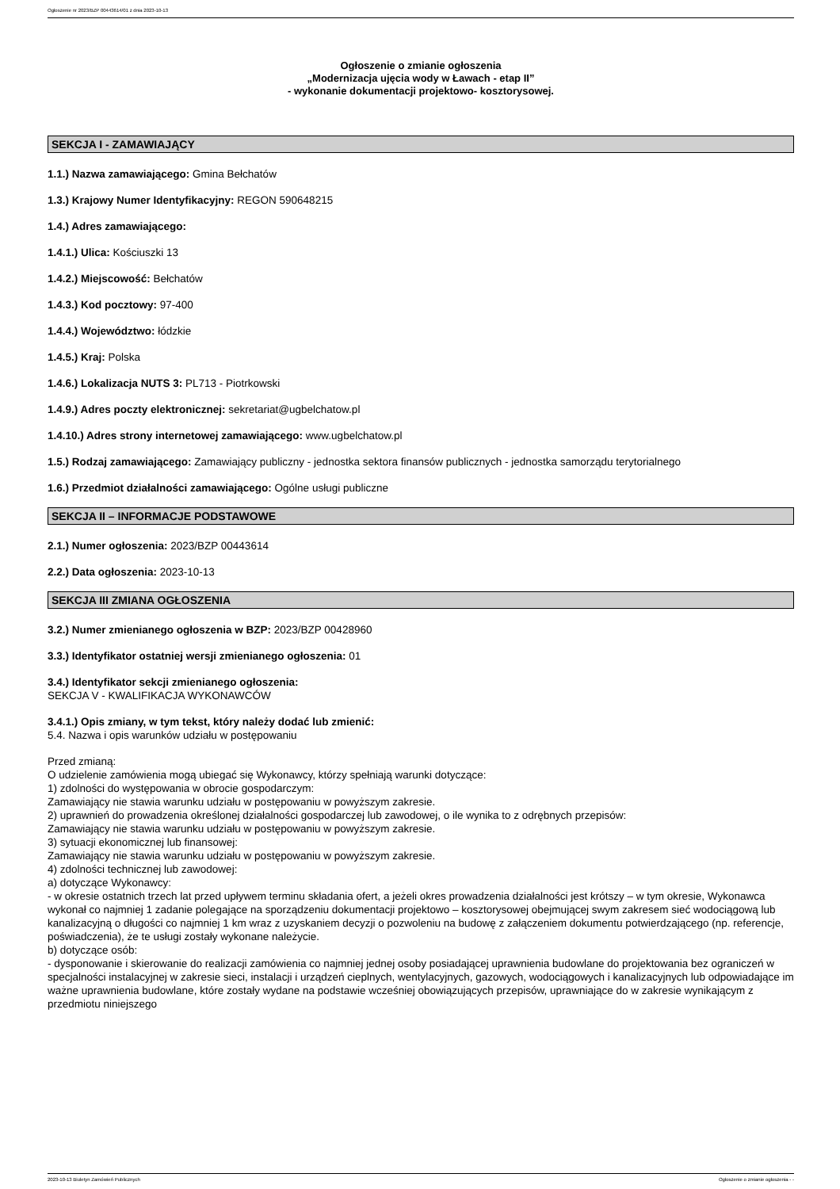Ogłoszenie nr 2023/BZP 00443614/01 z dnia 2023-10-13
Ogłoszenie o zmianie ogłoszenia
„Modernizacja ujęcia wody w Ławach - etap II”
- wykonanie dokumentacji projektowo- kosztorysowej.
SEKCJA I - ZAMAWIAJĄCY
1.1.) Nazwa zamawiającego: Gmina Bełchatów
1.3.) Krajowy Numer Identyfikacyjny: REGON 590648215
1.4.) Adres zamawiającego:
1.4.1.) Ulica: Kościuszki 13
1.4.2.) Miejscowość: Bełchatów
1.4.3.) Kod pocztowy: 97-400
1.4.4.) Województwo: łódzkie
1.4.5.) Kraj: Polska
1.4.6.) Lokalizacja NUTS 3: PL713 - Piotrkowski
1.4.9.) Adres poczty elektronicznej: sekretariat@ugbelchatow.pl
1.4.10.) Adres strony internetowej zamawiającego: www.ugbelchatow.pl
1.5.) Rodzaj zamawiającego: Zamawiający publiczny - jednostka sektora finansów publicznych - jednostka samorządu terytorialnego
1.6.) Przedmiot działalności zamawiającego: Ogólne usługi publiczne
SEKCJA II – INFORMACJE PODSTAWOWE
2.1.) Numer ogłoszenia: 2023/BZP 00443614
2.2.) Data ogłoszenia: 2023-10-13
SEKCJA III ZMIANA OGŁOSZENIA
3.2.) Numer zmienianego ogłoszenia w BZP: 2023/BZP 00428960
3.3.) Identyfikator ostatniej wersji zmienianego ogłoszenia: 01
3.4.) Identyfikator sekcji zmienianego ogłoszenia:
SEKCJA V - KWALIFIKACJA WYKONAWCÓW
3.4.1.) Opis zmiany, w tym tekst, który należy dodać lub zmienić:
5.4. Nazwa i opis warunków udziału w postępowaniu
Przed zmianą:
O udzielenie zamówienia mogą ubiegać się Wykonawcy, którzy spełniają warunki dotyczące:
1) zdolności do występowania w obrocie gospodarczym:
Zamawiający nie stawia warunku udziału w postępowaniu w powyższym zakresie.
2) uprawnień do prowadzenia określonej działalności gospodarczej lub zawodowej, o ile wynika to z odrębnych przepisów:
Zamawiający nie stawia warunku udziału w postępowaniu w powyższym zakresie.
3) sytuacji ekonomicznej lub finansowej:
Zamawiający nie stawia warunku udziału w postępowaniu w powyższym zakresie.
4) zdolności technicznej lub zawodowej:
a) dotyczące Wykonawcy:
- w okresie ostatnich trzech lat przed upływem terminu składania ofert, a jeżeli okres prowadzenia działalności jest krótszy – w tym okresie, Wykonawca wykonał co najmniej 1 zadanie polegające na sporządzeniu dokumentacji projektowo – kosztorysowej obejmującej swym zakresem sieć wodociągową lub kanalizacyjną o długości co najmniej 1 km wraz z uzyskaniem decyzji o pozwoleniu na budowę z załączeniem dokumentu potwierdzającego (np. referencje, poświadczenia), że te usługi zostały wykonane należycie.
b) dotyczące osób:
- dysponowanie i skierowanie do realizacji zamówienia co najmniej jednej osoby posiadającej uprawnienia budowlane do projektowania bez ograniczeń w specjalności instalacyjnej w zakresie sieci, instalacji i urządzeń cieplnych, wentylacyjnych, gazowych, wodociągowych i kanalizacyjnych lub odpowiadające im ważne uprawnienia budowlane, które zostały wydane na podstawie wcześniej obowiązujących przepisów, uprawniające do w zakresie wynikającym z przedmiotu niniejszego
2023-10-13 Biuletyn Zamówień Publicznych Ogłoszenie o zmianie ogłoszenia - -